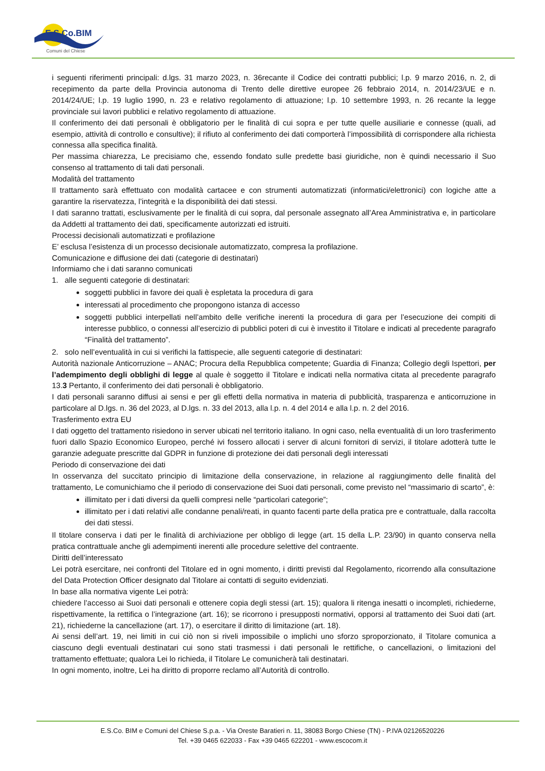E.S.Co.BIM
Comuni del Chiese
i seguenti riferimenti principali: d.lgs. 31 marzo 2023, n. 36recante il Codice dei contratti pubblici; l.p. 9 marzo 2016, n. 2, di recepimento da parte della Provincia autonoma di Trento delle direttive europee 26 febbraio 2014, n. 2014/23/UE e n. 2014/24/UE; l.p. 19 luglio 1990, n. 23 e relativo regolamento di attuazione; l.p. 10 settembre 1993, n. 26 recante la legge provinciale sui lavori pubblici e relativo regolamento di attuazione.
Il conferimento dei dati personali è obbligatorio per le finalità di cui sopra e per tutte quelle ausiliarie e connesse (quali, ad esempio, attività di controllo e consultive); il rifiuto al conferimento dei dati comporterà l’impossibilità di corrispondere alla richiesta connessa alla specifica finalità.
Per massima chiarezza, Le precisiamo che, essendo fondato sulle predette basi giuridiche, non è quindi necessario il Suo consenso al trattamento di tali dati personali.
Modalità del trattamento
Il trattamento sarà effettuato con modalità cartacee e con strumenti automatizzati (informatici/elettronici) con logiche atte a garantire la riservatezza, l’integrità e la disponibilità dei dati stessi.
I dati saranno trattati, esclusivamente per le finalità di cui sopra, dal personale assegnato all’Area Amministrativa e, in particolare da Addetti al trattamento dei dati, specificamente autorizzati ed istruiti.
Processi decisionali automatizzati e profilazione
E’ esclusa l’esistenza di un processo decisionale automatizzato, compresa la profilazione.
Comunicazione e diffusione dei dati (categorie di destinatari)
Informiamo che i dati saranno comunicati
1. alle seguenti categorie di destinatari:
soggetti pubblici in favore dei quali è espletata la procedura di gara
interessati al procedimento che propongono istanza di accesso
soggetti pubblici interpellati nell’ambito delle verifiche inerenti la procedura di gara per l’esecuzione dei compiti di interesse pubblico, o connessi all’esercizio di pubblici poteri di cui è investito il Titolare e indicati al precedente paragrafo “Finalità del trattamento”.
2. solo nell’eventualità in cui si verifichi la fattispecie, alle seguenti categorie di destinatari:
Autorità nazionale Anticorruzione – ANAC; Procura della Repubblica competente; Guardia di Finanza; Collegio degli Ispettori, per l’adempimento degli obblighi di legge al quale è soggetto il Titolare e indicati nella normativa citata al precedente paragrafo 13.3 Pertanto, il conferimento dei dati personali è obbligatorio.
I dati personali saranno diffusi ai sensi e per gli effetti della normativa in materia di pubblicità, trasparenza e anticorruzione in particolare al D.lgs. n. 36 del 2023, al D.lgs. n. 33 del 2013, alla l.p. n. 4 del 2014 e alla l.p. n. 2 del 2016.
Trasferimento extra EU
I dati oggetto del trattamento risiedono in server ubicati nel territorio italiano. In ogni caso, nella eventualità di un loro trasferimento fuori dallo Spazio Economico Europeo, perché ivi fossero allocati i server di alcuni fornitori di servizi, il titolare adotterà tutte le garanzie adeguate prescritte dal GDPR in funzione di protezione dei dati personali degli interessati
Periodo di conservazione dei dati
In osservanza del succitato principio di limitazione della conservazione, in relazione al raggiungimento delle finalità del trattamento, Le comunichiamo che il periodo di conservazione dei Suoi dati personali, come previsto nel “massimario di scarto”, è:
illimitato per i dati diversi da quelli compresi nelle “particolari categorie”;
illimitato per i dati relativi alle condanne penali/reati, in quanto facenti parte della pratica pre e contrattuale, dalla raccolta dei dati stessi.
Il titolare conserva i dati per le finalità di archiviazione per obbligo di legge (art. 15 della L.P. 23/90) in quanto conserva nella pratica contrattuale anche gli adempimenti inerenti alle procedure selettive del contraente.
Diritti dell’interessato
Lei potrà esercitare, nei confronti del Titolare ed in ogni momento, i diritti previsti dal Regolamento, ricorrendo alla consultazione del Data Protection Officer designato dal Titolare ai contatti di seguito evidenziati.
In base alla normativa vigente Lei potrà:
chiedere l’accesso ai Suoi dati personali e ottenere copia degli stessi (art. 15); qualora li ritenga inesatti o incompleti, richiederne, rispettivamente, la rettifica o l’integrazione (art. 16); se ricorrono i presupposti normativi, opporsi al trattamento dei Suoi dati (art. 21), richiederne la cancellazione (art. 17), o esercitare il diritto di limitazione (art. 18).
Ai sensi dell’art. 19, nei limiti in cui ciò non si riveli impossibile o implichi uno sforzo sproporzionato, il Titolare comunica a ciascuno degli eventuali destinatari cui sono stati trasmessi i dati personali le rettifiche, o cancellazioni, o limitazioni del trattamento effettuate; qualora Lei lo richieda, il Titolare Le comunicherà tali destinatari.
In ogni momento, inoltre, Lei ha diritto di proporre reclamo all’Autorità di controllo.
E.S.Co. BIM e Comuni del Chiese S.p.a. - Via Oreste Baratieri n. 11, 38083 Borgo Chiese (TN) - P.IVA 02126520226
Tel. +39 0465 622033 - Fax +39 0465 622201 - www.escocom.it